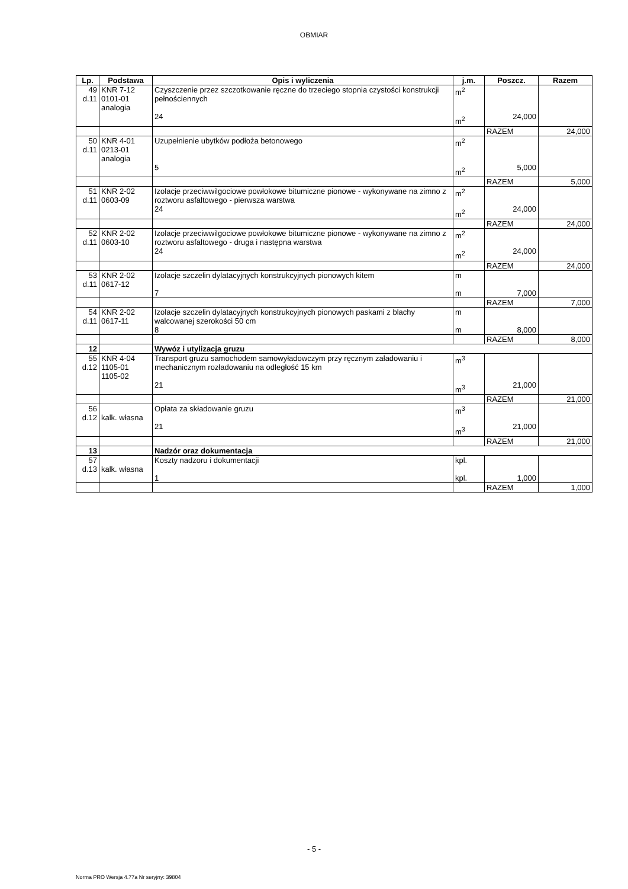OBMIAR
| Lp. | Podstawa | Opis i wyliczenia | j.m. | Poszcz. | Razem |
| --- | --- | --- | --- | --- | --- |
| 49 d.11 | KNR 7-12 0101-01 analogia | Czyszczenie przez szczotkowanie ręczne do trzeciego stopnia czystości konstrukcji pełnościennych 24 | m<sup>2</sup> m<sup>2</sup> | 24,000 | |
| | | | | RAZEM | 24,000 |
| 50 d.11 | KNR 4-01 0213-01 analogia | Uzupełnienie ubytków podłoża betonowego 5 | m<sup>2</sup> m<sup>2</sup> | 5,000 | |
| | | | | RAZEM | 5,000 |
| 51 d.11 | KNR 2-02 0603-09 | Izolacje przeciwwilgociowe powłokowe bitumiczne pionowe - wykonywane na zimno z roztworu asfaltowego - pierwsza warstwa 24 | m<sup>2</sup> m<sup>2</sup> | 24,000 | |
| | | | | RAZEM | 24,000 |
| 52 d.11 | KNR 2-02 0603-10 | Izolacje przeciwwilgociowe powłokowe bitumiczne pionowe - wykonywane na zimno z roztworu asfaltowego - druga i następna warstwa 24 | m<sup>2</sup> m<sup>2</sup> | 24,000 | |
| | | | | RAZEM | 24,000 |
| 53 d.11 | KNR 2-02 0617-12 | Izolacje szczelin dylatacyjnych konstrukcyjnych pionowych kitem 7 | m m | 7,000 | |
| | | | | RAZEM | 7,000 |
| 54 d.11 | KNR 2-02 0617-11 | Izolacje szczelin dylatacyjnych konstrukcyjnych pionowych paskami z blachy walcowanej szerokości 50 cm 8 | m m | 8,000 | |
| | | | | RAZEM | 8,000 |
| 12 | | Wywóz i utylizacja gruzu | | | |
| 55 d.12 | KNR 4-04 1105-01 1105-02 | Transport gruzu samochodem samowyładowczym przy ręcznym załadowaniu i mechanicznym rozładowaniu na odległość 15 km 21 | m<sup>3</sup> m<sup>3</sup> | 21,000 | |
| | | | | RAZEM | 21,000 |
| 56 d.12 | kalk. własna | Opłata za składowanie gruzu 21 | m<sup>3</sup> m<sup>3</sup> | 21,000 | |
| | | | | RAZEM | 21,000 |
| 13 | | Nadzór oraz dokumentacja | | | |
| 57 d.13 | kalk. własna | Koszty nadzoru i dokumentacji 1 | kpl. kpl. | 1,000 | |
| | | | | RAZEM | 1,000 |
- 5 -
Norma PRO Wersja 4.77a Nr seryjny: 39804